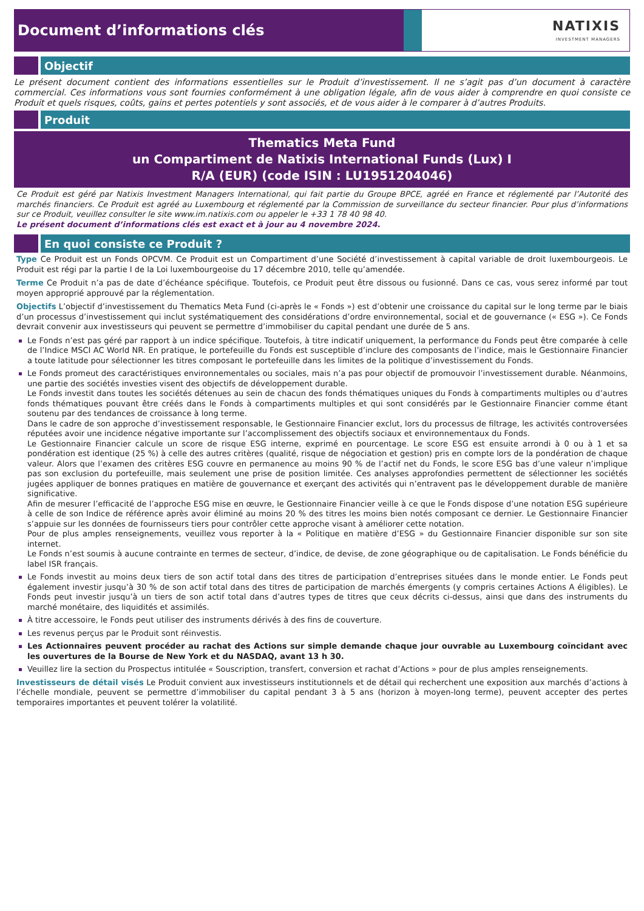Document d’informations clés NATIXIS
INVESTMENT MANAGERS
Objectif
Le présent document contient des informations essentielles sur le Produit d’investissement. Il ne s’agit pas d’un document à caractère commercial. Ces informations vous sont fournies conformément à une obligation légale, afin de vous aider à comprendre en quoi consiste ce Produit et quels risques, coûts, gains et pertes potentiels y sont associés, et de vous aider à le comparer à d’autres Produits.
Produit
Thematics Meta Fund
un Compartiment de Natixis International Funds (Lux) I
R/A (EUR) (code ISIN : LU1951204046)
Ce Produit est géré par Natixis Investment Managers International, qui fait partie du Groupe BPCE, agréé en France et réglementé par l’Autorité des marchés financiers. Ce Produit est agréé au Luxembourg et réglementé par la Commission de surveillance du secteur financier. Pour plus d’informations sur ce Produit, veuillez consulter le site www.im.natixis.com ou appeler le +33 1 78 40 98 40.
Le présent document d’informations clés est exact et à jour au 4 novembre 2024.
En quoi consiste ce Produit ?
Type Ce Produit est un Fonds OPCVM. Ce Produit est un Compartiment d’une Société d’investissement à capital variable de droit luxembourgeois. Le Produit est régi par la partie I de la Loi luxembourgeoise du 17 décembre 2010, telle qu’amendée.
Terme Ce Produit n’a pas de date d’échéance spécifique. Toutefois, ce Produit peut être dissous ou fusionné. Dans ce cas, vous serez informé par tout moyen approprié approuvé par la réglementation.
Objectifs L’objectif d’investissement du Thematics Meta Fund (ci-après le « Fonds ») est d’obtenir une croissance du capital sur le long terme par le biais d’un processus d’investissement qui inclut systématiquement des considérations d’ordre environnemental, social et de gouvernance (« ESG »). Ce Fonds devrait convenir aux investisseurs qui peuvent se permettre d’immobiliser du capital pendant une durée de 5 ans.
Le Fonds n’est pas géré par rapport à un indice spécifique. Toutefois, à titre indicatif uniquement, la performance du Fonds peut être comparée à celle de l’Indice MSCI AC World NR. En pratique, le portefeuille du Fonds est susceptible d’inclure des composants de l’indice, mais le Gestionnaire Financier a toute latitude pour sélectionner les titres composant le portefeuille dans les limites de la politique d’investissement du Fonds.
Le Fonds promeut des caractéristiques environnementales ou sociales, mais n’a pas pour objectif de promouvoir l’investissement durable. Néanmoins, une partie des sociétés investies visent des objectifs de développement durable.
Le Fonds investit dans toutes les sociétés détenues au sein de chacun des fonds thématiques uniques du Fonds à compartiments multiples ou d’autres fonds thématiques pouvant être créés dans le Fonds à compartiments multiples et qui sont considérés par le Gestionnaire Financier comme étant soutenu par des tendances de croissance à long terme.
Dans le cadre de son approche d’investissement responsable, le Gestionnaire Financier exclut, lors du processus de filtrage, les activités controversées réputées avoir une incidence négative importante sur l’accomplissement des objectifs sociaux et environnementaux du Fonds.
Le Gestionnaire Financier calcule un score de risque ESG interne, exprimé en pourcentage. Le score ESG est ensuite arrondi à 0 ou à 1 et sa pondération est identique (25 %) à celle des autres critères (qualité, risque de négociation et gestion) pris en compte lors de la pondération de chaque valeur. Alors que l’examen des critères ESG couvre en permanence au moins 90 % de l’actif net du Fonds, le score ESG bas d’une valeur n’implique pas son exclusion du portefeuille, mais seulement une prise de position limitée. Ces analyses approfondies permettent de sélectionner les sociétés jugées appliquer de bonnes pratiques en matière de gouvernance et exerçant des activités qui n’entravent pas le développement durable de manière significative.
Afin de mesurer l’efficacité de l’approche ESG mise en œuvre, le Gestionnaire Financier veille à ce que le Fonds dispose d’une notation ESG supérieure à celle de son Indice de référence après avoir éliminé au moins 20 % des titres les moins bien notés composant ce dernier. Le Gestionnaire Financier s’appuie sur les données de fournisseurs tiers pour contrôler cette approche visant à améliorer cette notation.
Pour de plus amples renseignements, veuillez vous reporter à la « Politique en matière d’ESG » du Gestionnaire Financier disponible sur son site internet.
Le Fonds n’est soumis à aucune contrainte en termes de secteur, d’indice, de devise, de zone géographique ou de capitalisation. Le Fonds bénéficie du label ISR français.
Le Fonds investit au moins deux tiers de son actif total dans des titres de participation d’entreprises situées dans le monde entier. Le Fonds peut également investir jusqu’à 30 % de son actif total dans des titres de participation de marchés émergents (y compris certaines Actions A éligibles). Le Fonds peut investir jusqu’à un tiers de son actif total dans d’autres types de titres que ceux décrits ci-dessus, ainsi que dans des instruments du marché monétaire, des liquidités et assimilés.
À titre accessoire, le Fonds peut utiliser des instruments dérivés à des fins de couverture.
Les revenus perçus par le Produit sont réinvestis.
Les Actionnaires peuvent procéder au rachat des Actions sur simple demande chaque jour ouvrable au Luxembourg coïncidant avec les ouvertures de la Bourse de New York et du NASDAQ, avant 13 h 30.
Veuillez lire la section du Prospectus intitulée « Souscription, transfert, conversion et rachat d’Actions » pour de plus amples renseignements.
Investisseurs de détail visés Le Produit convient aux investisseurs institutionnels et de détail qui recherchent une exposition aux marchés d’actions à l’échelle mondiale, peuvent se permettre d’immobiliser du capital pendant 3 à 5 ans (horizon à moyen-long terme), peuvent accepter des pertes temporaires importantes et peuvent tolérer la volatilité.